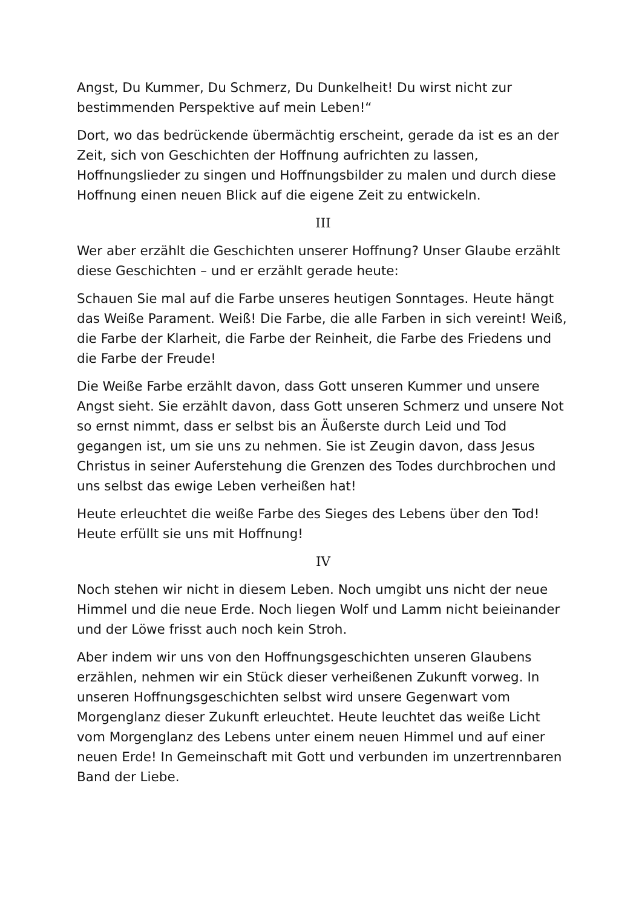Angst, Du Kummer, Du Schmerz, Du Dunkelheit! Du wirst nicht zur bestimmenden Perspektive auf mein Leben!“
Dort, wo das bedrückende übermächtig erscheint, gerade da ist es an der Zeit, sich von Geschichten der Hoffnung aufrichten zu lassen, Hoffnungslieder zu singen und Hoffnungsbilder zu malen und durch diese Hoffnung einen neuen Blick auf die eigene Zeit zu entwickeln.
III
Wer aber erzählt die Geschichten unserer Hoffnung? Unser Glaube erzählt diese Geschichten – und er erzählt gerade heute:
Schauen Sie mal auf die Farbe unseres heutigen Sonntages. Heute hängt das Weiße Parament. Weiß! Die Farbe, die alle Farben in sich vereint! Weiß, die Farbe der Klarheit, die Farbe der Reinheit, die Farbe des Friedens und die Farbe der Freude!
Die Weiße Farbe erzählt davon, dass Gott unseren Kummer und unsere Angst sieht. Sie erzählt davon, dass Gott unseren Schmerz und unsere Not so ernst nimmt, dass er selbst bis an Äußerste durch Leid und Tod gegangen ist, um sie uns zu nehmen. Sie ist Zeugin davon, dass Jesus Christus in seiner Auferstehung die Grenzen des Todes durchbrochen und uns selbst das ewige Leben verheißen hat!
Heute erleuchtet die weiße Farbe des Sieges des Lebens über den Tod! Heute erfüllt sie uns mit Hoffnung!
IV
Noch stehen wir nicht in diesem Leben. Noch umgibt uns nicht der neue Himmel und die neue Erde. Noch liegen Wolf und Lamm nicht beieinander und der Löwe frisst auch noch kein Stroh.
Aber indem wir uns von den Hoffnungsgeschichten unseren Glaubens erzählen, nehmen wir ein Stück dieser verheißenen Zukunft vorweg. In unseren Hoffnungsgeschichten selbst wird unsere Gegenwart vom Morgenglanz dieser Zukunft erleuchtet. Heute leuchtet das weiße Licht vom Morgenglanz des Lebens unter einem neuen Himmel und auf einer neuen Erde! In Gemeinschaft mit Gott und verbunden im unzertrennbaren Band der Liebe.